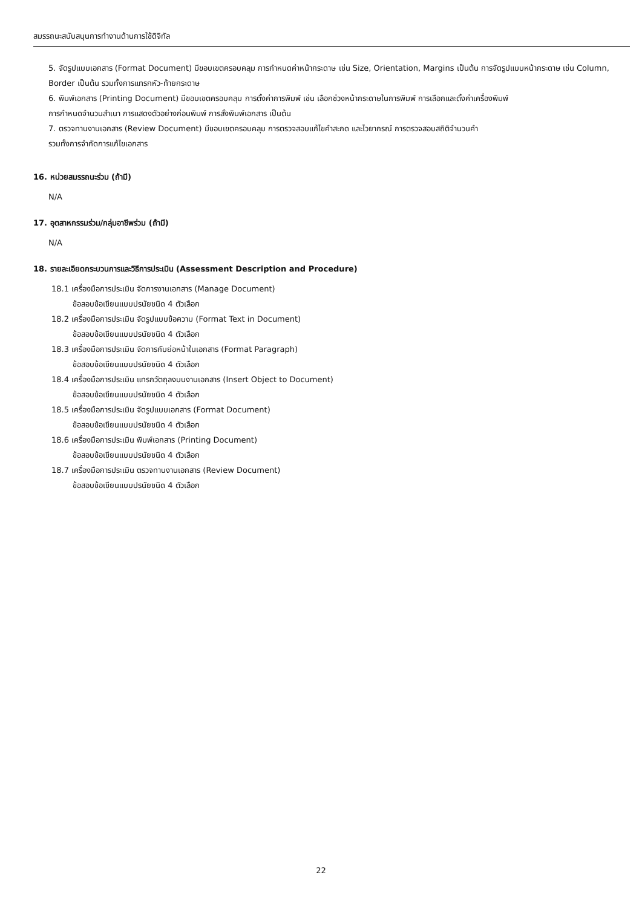สมรรถนะสนับสนุนการทำงานด้านการใช้ดิจิทัล
5. จัดรูปแบบเอกสาร (Format Document) มีขอบเขตครอบคลุม การกำหนดค่าหน้ากระดาษ เช่น Size, Orientation, Margins เป็นต้น การจัดรูปแบบหน้ากระดาษ เช่น Column, Border เป็นต้น รวมทั้งการแทรกหัว-ท้ายกระดาษ
6. พิมพ์เอกสาร (Printing Document) มีขอบเขตครอบคลุม การตั้งค่าการพิมพ์ เช่น เลือกช่วงหน้ากระดาษในการพิมพ์ การเลือกและตั้งค่าเครื่องพิมพ์
การกำหนดจำนวนสำเนา การแสดงตัวอย่างก่อนพิมพ์ การสั่งพิมพ์เอกสาร เป็นต้น
7. ตรวจทานงานเอกสาร (Review Document) มีขอบเขตครอบคลุม การตรวจสอบแก้ไขคำสะกด และไวยากรณ์ การตรวจสอบสถิติจำนวนคำ
รวมทั้งการจำกัดการแก้ไขเอกสาร
16. หน่วยสมรรถนะร่วม (ถ้ามี)
N/A
17. อุตสาหกรรมร่วม/กลุ่มอาชีพร่วม (ถ้ามี)
N/A
18. รายละเอียดกระบวนการและวิธีการประเมิน (Assessment Description and Procedure)
18.1 เครื่องมือการประเมิน จัดการงานเอกสาร (Manage Document)
ข้อสอบข้อเขียนแบบปรนัยชนิด 4 ตัวเลือก
18.2 เครื่องมือการประเมิน จัดรูปแบบข้อความ (Format Text in Document)
ข้อสอบข้อเขียนแบบปรนัยชนิด 4 ตัวเลือก
18.3 เครื่องมือการประเมิน จัดการกับย่อหน้าในเอกสาร (Format Paragraph)
ข้อสอบข้อเขียนแบบปรนัยชนิด 4 ตัวเลือก
18.4 เครื่องมือการประเมิน แทรกวัตถุลงบนงานเอกสาร (Insert Object to Document)
ข้อสอบข้อเขียนแบบปรนัยชนิด 4 ตัวเลือก
18.5 เครื่องมือการประเมิน จัดรูปแบบเอกสาร (Format Document)
ข้อสอบข้อเขียนแบบปรนัยชนิด 4 ตัวเลือก
18.6 เครื่องมือการประเมิน พิมพ์เอกสาร (Printing Document)
ข้อสอบข้อเขียนแบบปรนัยชนิด 4 ตัวเลือก
18.7 เครื่องมือการประเมิน ตรวจทานงานเอกสาร (Review Document)
ข้อสอบข้อเขียนแบบปรนัยชนิด 4 ตัวเลือก
22